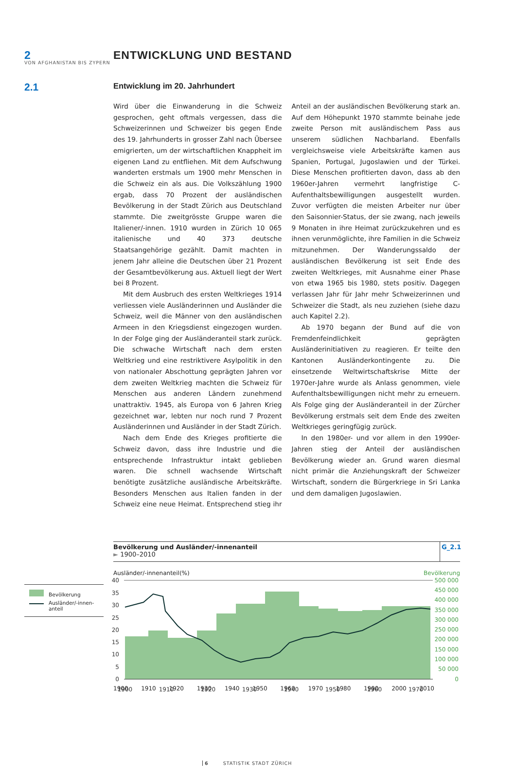VON AFGHANISTAN BIS ZYPERN
2 ENTWICKLUNG UND BESTAND
2.1
Entwicklung im 20. Jahrhundert
Wird über die Einwanderung in die Schweiz gesprochen, geht oftmals vergessen, dass die Schweizerinnen und Schweizer bis gegen Ende des 19. Jahrhunderts in grosser Zahl nach Übersee emigrierten, um der wirtschaftlichen Knappheit im eigenen Land zu entfliehen. Mit dem Aufschwung wanderten erstmals um 1900 mehr Menschen in die Schweiz ein als aus. Die Volkszählung 1900 ergab, dass 70 Prozent der ausländischen Bevölkerung in der Stadt Zürich aus Deutschland stammte. Die zweitgrösste Gruppe waren die Italiener/-innen. 1910 wurden in Zürich 10 065 italienische und 40 373 deutsche Staatsangehörige gezählt. Damit machten in jenem Jahr alleine die Deutschen über 21 Prozent der Gesamtbevölkerung aus. Aktuell liegt der Wert bei 8 Prozent.
Mit dem Ausbruch des ersten Weltkrieges 1914 verliessen viele Ausländerinnen und Ausländer die Schweiz, weil die Männer von den ausländischen Armeen in den Kriegsdienst eingezogen wurden. In der Folge ging der Ausländeranteil stark zurück. Die schwache Wirtschaft nach dem ersten Weltkrieg und eine restriktivere Asylpolitik in den von nationaler Abschottung geprägten Jahren vor dem zweiten Weltkrieg machten die Schweiz für Menschen aus anderen Ländern zunehmend unattraktiv. 1945, als Europa von 6 Jahren Krieg gezeichnet war, lebten nur noch rund 7 Prozent Ausländerinnen und Ausländer in der Stadt Zürich.
Nach dem Ende des Krieges profitierte die Schweiz davon, dass ihre Industrie und die entsprechende Infrastruktur intakt geblieben waren. Die schnell wachsende Wirtschaft benötigte zusätzliche ausländische Arbeitskräfte. Besonders Menschen aus Italien fanden in der Schweiz eine neue Heimat. Entsprechend stieg ihr Anteil an der ausländischen Bevölkerung stark an. Auf dem Höhepunkt 1970 stammte beinahe jede zweite Person mit ausländischem Pass aus unserem südlichen Nachbarland. Ebenfalls vergleichsweise viele Arbeitskräfte kamen aus Spanien, Portugal, Jugoslawien und der Türkei. Diese Menschen profitierten davon, dass ab den 1960er-Jahren vermehrt langfristige C-Aufenthaltsbewilligungen ausgestellt wurden. Zuvor verfügten die meisten Arbeiter nur über den Saisonnier-Status, der sie zwang, nach jeweils 9 Monaten in ihre Heimat zurückzukehren und es ihnen verunmöglichte, ihre Familien in die Schweiz mitzunehmen. Der Wanderungssaldo der ausländischen Bevölkerung ist seit Ende des zweiten Weltkrieges, mit Ausnahme einer Phase von etwa 1965 bis 1980, stets positiv. Dagegen verlassen Jahr für Jahr mehr Schweizerinnen und Schweizer die Stadt, als neu zuziehen (siehe dazu auch Kapitel 2.2).
Ab 1970 begann der Bund auf die von Fremdenfeindlichkeit geprägten Ausländerinitiativen zu reagieren. Er teilte den Kantonen Ausländerkontingente zu. Die einsetzende Weltwirtschaftskrise Mitte der 1970er-Jahre wurde als Anlass genommen, viele Aufenthaltsbewilligungen nicht mehr zu erneuern. Als Folge ging der Ausländeranteil in der Zürcher Bevölkerung erstmals seit dem Ende des zweiten Weltkrieges geringfügig zurück.
In den 1980er- und vor allem in den 1990er-Jahren stieg der Anteil der ausländischen Bevölkerung wieder an. Grund waren diesmal nicht primär die Anziehungskraft der Schweizer Wirtschaft, sondern die Bürgerkriege in Sri Lanka und dem damaligen Jugoslawien.
Bevölkerung und Ausländer/-innenanteil
► 1900–2010
G_2.1
Bevölkerung
Ausländer/-innen-
anteil
Ausländer/-innenanteil(%) Bevölkerung
40
35
30
25
20
15
10
5
0
500 000
450 000
400 000
350 000
300 000
250 000
200 000
150 000
100 000
50 000
0
1900
1910
1920
1930
1940
1950
1960
1970
1900 1910 1920 1930 1940 1950 1960 1970 1980 1990 2000 2010
6 STATISTIK STADT ZÜRICH